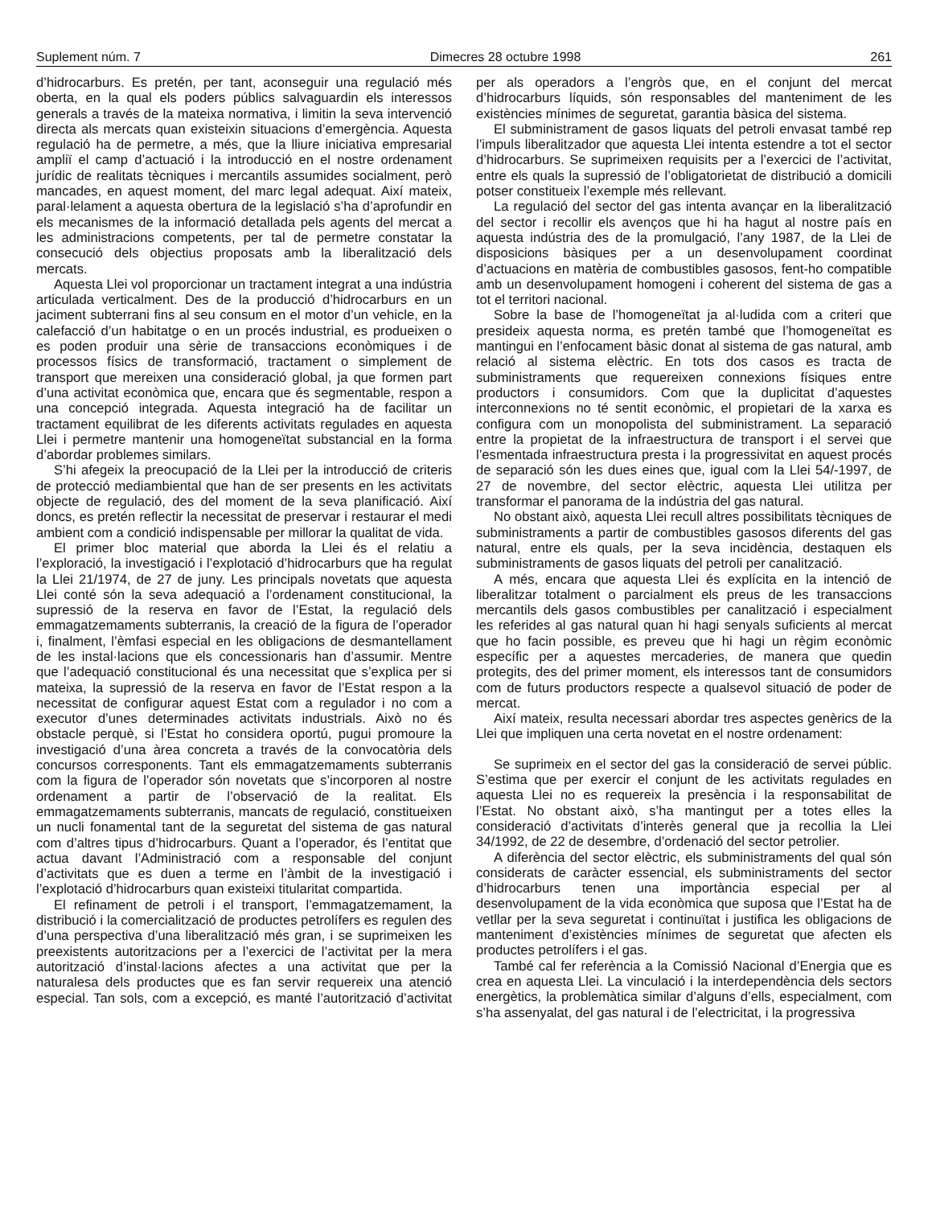Suplement núm. 7 Dimecres 28 octubre 1998 261
d’hidrocarburs. Es pretén, per tant, aconseguir una regulació més oberta, en la qual els poders públics salvaguardin els interessos generals a través de la mateixa normativa, i limitin la seva intervenció directa als mercats quan existeixin situacions d’emergència. Aquesta regulació ha de permetre, a més, que la lliure iniciativa empresarial ampliï el camp d’actuació i la introducció en el nostre ordenament jurídic de realitats tècniques i mercantils assumides socialment, però mancades, en aquest moment, del marc legal adequat. Així mateix, paral·lelament a aquesta obertura de la legislació s’ha d’aprofundir en els mecanismes de la informació detallada pels agents del mercat a les administracions competents, per tal de permetre constatar la consecució dels objectius proposats amb la liberalització dels mercats.
Aquesta Llei vol proporcionar un tractament integrat a una indústria articulada verticalment. Des de la producció d’hidrocarburs en un jaciment subterrani fins al seu consum en el motor d’un vehicle, en la calefacció d’un habitatge o en un procés industrial, es produeixen o es poden produir una sèrie de transaccions econòmiques i de processos físics de transformació, tractament o simplement de transport que mereixen una consideració global, ja que formen part d’una activitat econòmica que, encara que és segmentable, respon a una concepció integrada. Aquesta integració ha de facilitar un tractament equilibrat de les diferents activitats regulades en aquesta Llei i permetre mantenir una homogeneïtat substancial en la forma d’abordar problemes similars.
S’hi afegeix la preocupació de la Llei per la introducció de criteris de protecció mediambiental que han de ser presents en les activitats objecte de regulació, des del moment de la seva planificació. Així doncs, es pretén reflectir la necessitat de preservar i restaurar el medi ambient com a condició indispensable per millorar la qualitat de vida.
El primer bloc material que aborda la Llei és el relatiu a l’exploració, la investigació i l’explotació d’hidrocarburs que ha regulat la Llei 21/1974, de 27 de juny. Les principals novetats que aquesta Llei conté són la seva adequació a l’ordenament constitucional, la supressió de la reserva en favor de l’Estat, la regulació dels emmagatzemaments subterranis, la creació de la figura de l’operador i, finalment, l’èmfasi especial en les obligacions de desmantellament de les instal·lacions que els concessionaris han d’assumir. Mentre que l’adequació constitucional és una necessitat que s’explica per si mateixa, la supressió de la reserva en favor de l’Estat respon a la necessitat de configurar aquest Estat com a regulador i no com a executor d’unes determinades activitats industrials. Això no és obstacle perquè, si l’Estat ho considera oportú, pugui promoure la investigació d’una àrea concreta a través de la convocatòria dels concursos corresponents. Tant els emmagatzemaments subterranis com la figura de l’operador són novetats que s’incorporen al nostre ordenament a partir de l’observació de la realitat. Els emmagatzemaments subterranis, mancats de regulació, constitueixen un nucli fonamental tant de la seguretat del sistema de gas natural com d’altres tipus d’hidrocarburs. Quant a l’operador, és l’entitat que actua davant l’Administració com a responsable del conjunt d’activitats que es duen a terme en l’àmbit de la investigació i l’explotació d’hidrocarburs quan existeixi titularitat compartida.
El refinament de petroli i el transport, l’emmagatzemament, la distribució i la comercialització de productes petrolífers es regulen des d’una perspectiva d’una liberalització més gran, i se suprimeixen les preexistents autoritzacions per a l’exercici de l’activitat per la mera autorització d’instal·lacions afectes a una activitat que per la naturalesa dels productes que es fan servir requereix una atenció especial. Tan sols, com a excepció, es manté l’autorització d’activitat per als operadors a l’engròs que, en el conjunt del mercat d’hidrocarburs líquids, són responsables del manteniment de les existències mínimes de seguretat, garantia bàsica del sistema.
El subministrament de gasos liquats del petroli envasat també rep l’impuls liberalitzador que aquesta Llei intenta estendre a tot el sector d’hidrocarburs. Se suprimeixen requisits per a l’exercici de l’activitat, entre els quals la supressió de l’obligatorietat de distribució a domicili potser constitueix l’exemple més rellevant.
La regulació del sector del gas intenta avançar en la liberalització del sector i recollir els avenços que hi ha hagut al nostre país en aquesta indústria des de la promulgació, l’any 1987, de la Llei de disposicions bàsiques per a un desenvolupament coordinat d’actuacions en matèria de combustibles gasosos, fent-ho compatible amb un desenvolupament homogeni i coherent del sistema de gas a tot el territori nacional.
Sobre la base de l’homogeneïtat ja al·ludida com a criteri que presideix aquesta norma, es pretén també que l’homogeneïtat es mantingui en l’enfocament bàsic donat al sistema de gas natural, amb relació al sistema elèctric. En tots dos casos es tracta de subministraments que requereixen connexions físiques entre productors i consumidors. Com que la duplicitat d’aquestes interconnexions no té sentit econòmic, el propietari de la xarxa es configura com un monopolista del subministrament. La separació entre la propietat de la infraestructura de transport i el servei que l’esmentada infraestructura presta i la progressivitat en aquest procés de separació són les dues eines que, igual com la Llei 54/-1997, de 27 de novembre, del sector elèctric, aquesta Llei utilitza per transformar el panorama de la indústria del gas natural.
No obstant això, aquesta Llei recull altres possibilitats tècniques de subministraments a partir de combustibles gasosos diferents del gas natural, entre els quals, per la seva incidència, destaquen els subministraments de gasos liquats del petroli per canalització.
A més, encara que aquesta Llei és explícita en la intenció de liberalitzar totalment o parcialment els preus de les transaccions mercantils dels gasos combustibles per canalització i especialment les referides al gas natural quan hi hagi senyals suficients al mercat que ho facin possible, es preveu que hi hagi un règim econòmic específic per a aquestes mercaderies, de manera que quedin protegits, des del primer moment, els interessos tant de consumidors com de futurs productors respecte a qualsevol situació de poder de mercat.
Així mateix, resulta necessari abordar tres aspectes genèrics de la Llei que impliquen una certa novetat en el nostre ordenament:
Se suprimeix en el sector del gas la consideració de servei públic. S’estima que per exercir el conjunt de les activitats regulades en aquesta Llei no es requereix la presència i la responsabilitat de l’Estat. No obstant això, s’ha mantingut per a totes elles la consideració d’activitats d’interès general que ja recollia la Llei 34/1992, de 22 de desembre, d’ordenació del sector petrolier.
A diferència del sector elèctric, els subministraments del qual són considerats de caràcter essencial, els subministraments del sector d’hidrocarburs tenen una importància especial per al desenvolupament de la vida econòmica que suposa que l’Estat ha de vetllar per la seva seguretat i continuïtat i justifica les obligacions de manteniment d’existències mínimes de seguretat que afecten els productes petrolífers i el gas.
També cal fer referència a la Comissió Nacional d’Energia que es crea en aquesta Llei. La vinculació i la interdependència dels sectors energètics, la problemàtica similar d’alguns d’ells, especialment, com s’ha assenyalat, del gas natural i de l’electricitat, i la progressiva